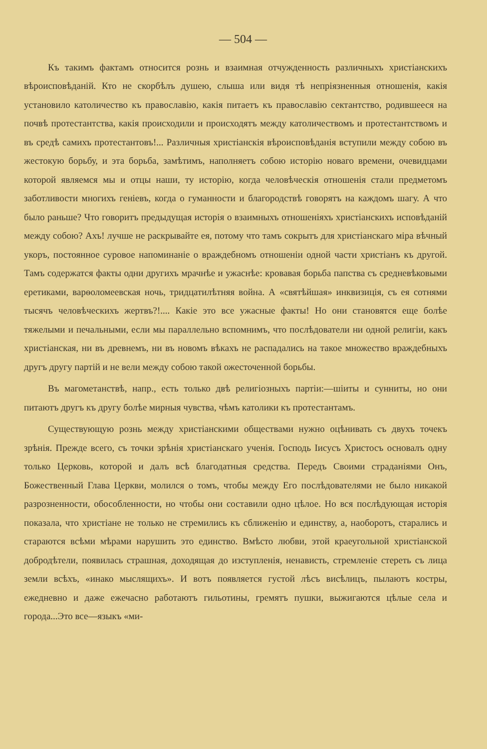— 504 —
Къ такимъ фактамъ относится рознь и взаимная отчужденность различныхъ христіанскихъ вѣроисповѣданій. Кто не скорбѣлъ душею, слыша или видя тѣ непріязненныя отношенія, какія установило католичество къ православію, какія питаетъ къ православію сектантство, родившееся на почвѣ протестантства, какія происходили и происходятъ между католичествомъ и протестантствомъ и въ средѣ самихъ протестантовъ!... Различныя христіанскія вѣроисповѣданія вступили между собою въ жестокую борьбу, и эта борьба, замѣтимъ, наполняетъ собою исторію новаго времени, очевидцами которой являемся мы и отцы наши, ту исторію, когда человѣческія отношенія стали предметомъ заботливости многихъ геніевъ, когда о гуманности и благородствѣ говорятъ на каждомъ шагу. А что было раньше? Что говоритъ предыдущая исторія о взаимныхъ отношеніяхъ христіанскихъ исповѣданій между собою? Ахъ! лучше не раскрывайте ея, потому что тамъ сокрытъ для христіанскаго міра вѣчный укоръ, постоянное суровое напоминаніе о враждебномъ отношеніи одной части христіанъ къ другой. Тамъ содержатся факты одни другихъ мрачнѣе и ужаснѣе: кровавая борьба папства съ средневѣковыми еретиками, варѳоломеевская ночь, тридцатилѣтняя война. А «святѣйшая» инквизиція, съ ея сотнями тысячъ человѣческихъ жертвъ?!.... Какіе это все ужасные факты! Но они становятся еще болѣе тяжелыми и печальными, если мы параллельно вспомнимъ, что послѣдователи ни одной религіи, какъ христіанская, ни въ древнемъ, ни въ новомъ вѣкахъ не распадались на такое множество враждебныхъ другъ другу партій и не вели между собою такой ожесточенной борьбы.
Въ магометанствѣ, напр., есть только двѣ религіозныхъ партіи:—шіиты и сунниты, но они питаютъ другъ къ другу болѣе мирныя чувства, чѣмъ католики къ протестантамъ.
Существующую рознь между христіанскими обществами нужно оцѣнивать съ двухъ точекъ зрѣнія. Прежде всего, съ точки зрѣнія христіанскаго ученія. Господь Іисусъ Христосъ основалъ одну только Церковь, которой и далъ всѣ благодатныя средства. Передъ Своими страданіями Онъ, Божественный Глава Церкви, молился о томъ, чтобы между Его послѣдователями не было никакой разрозненности, обособленности, но чтобы они составили одно цѣлое. Но вся послѣдующая исторія показала, что христіане не только не стремились къ сближенію и единству, а, наоборотъ, старались и стараются всѣми мѣрами нарушить это единство. Вмѣсто любви, этой краеугольной христіанской добродѣтели, появилась страшная, доходящая до изступленія, ненависть, стремленіе стереть съ лица земли всѣхъ, «инако мыслящихъ». И вотъ появляется густой лѣсъ висѣлицъ, пылаютъ костры, ежедневно и даже ежечасно работаютъ гильотины, гремятъ пушки, выжигаются цѣлые села и города...Это все—языкъ «ми-